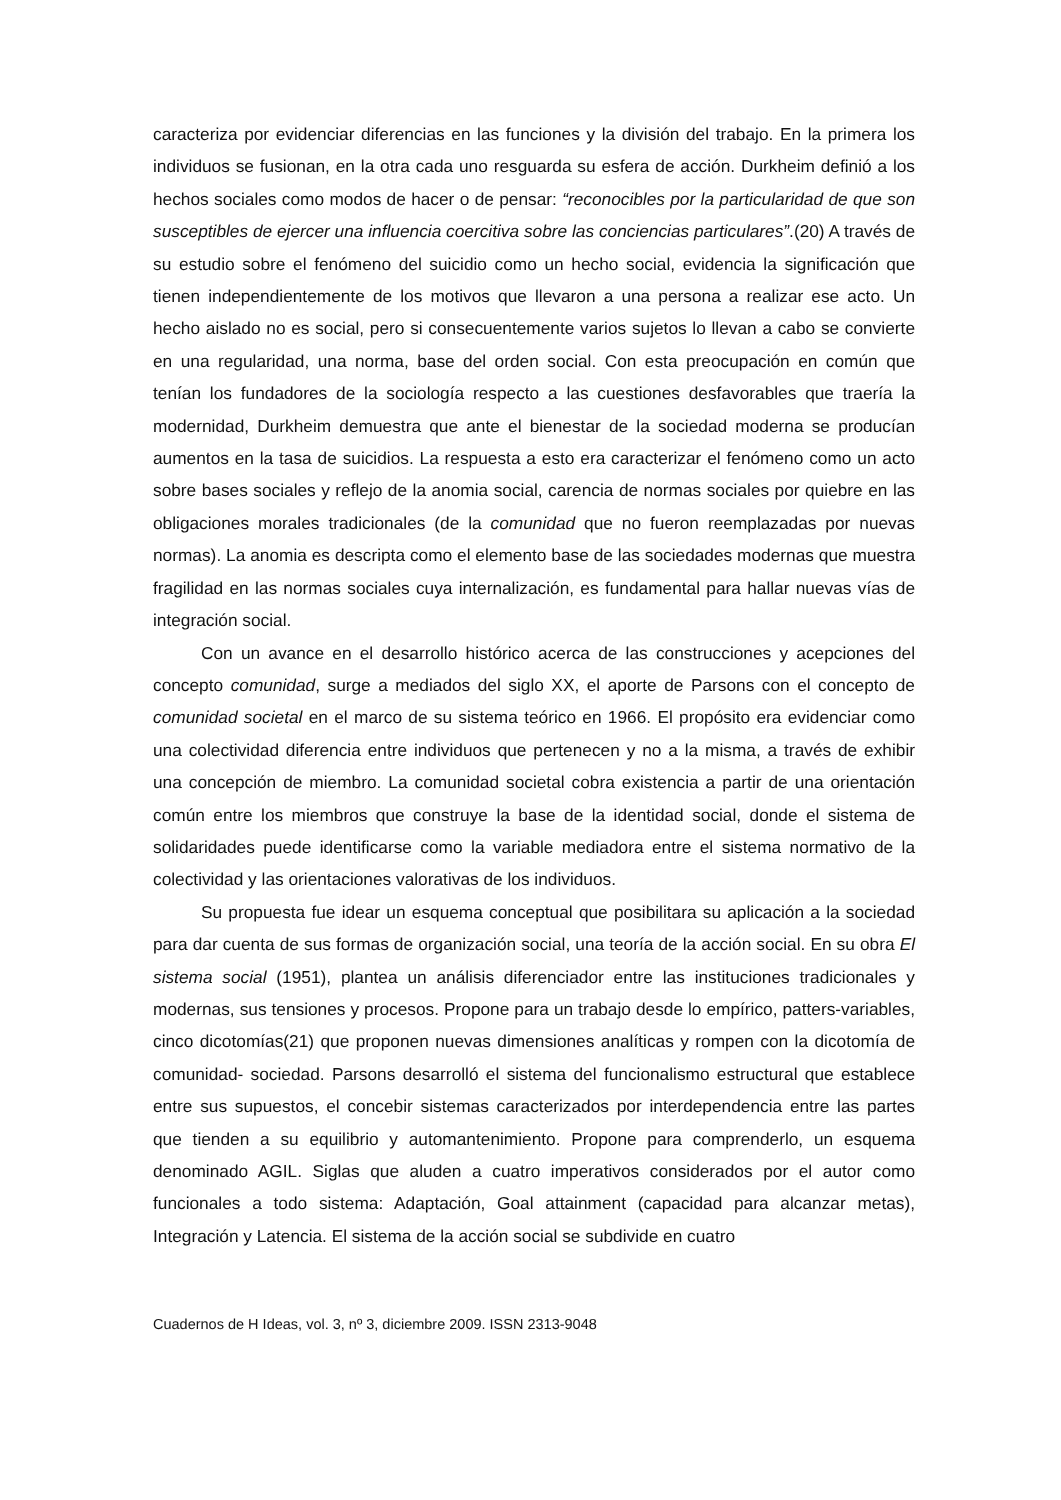caracteriza por evidenciar diferencias en las funciones y la división del trabajo. En la primera los individuos se fusionan, en la otra cada uno resguarda su esfera de acción. Durkheim definió a los hechos sociales como modos de hacer o de pensar: “reconocibles por la particularidad de que son susceptibles de ejercer una influencia coercitiva sobre las conciencias particulares”.(20) A través de su estudio sobre el fenómeno del suicidio como un hecho social, evidencia la significación que tienen independientemente de los motivos que llevaron a una persona a realizar ese acto. Un hecho aislado no es social, pero si consecuentemente varios sujetos lo llevan a cabo se convierte en una regularidad, una norma, base del orden social. Con esta preocupación en común que tenían los fundadores de la sociología respecto a las cuestiones desfavorables que traería la modernidad, Durkheim demuestra que ante el bienestar de la sociedad moderna se producían aumentos en la tasa de suicidios. La respuesta a esto era caracterizar el fenómeno como un acto sobre bases sociales y reflejo de la anomia social, carencia de normas sociales por quiebre en las obligaciones morales tradicionales (de la comunidad que no fueron reemplazadas por nuevas normas). La anomia es descripta como el elemento base de las sociedades modernas que muestra fragilidad en las normas sociales cuya internalización, es fundamental para hallar nuevas vías de integración social.
Con un avance en el desarrollo histórico acerca de las construcciones y acepciones del concepto comunidad, surge a mediados del siglo XX, el aporte de Parsons con el concepto de comunidad societal en el marco de su sistema teórico en 1966. El propósito era evidenciar como una colectividad diferencia entre individuos que pertenecen y no a la misma, a través de exhibir una concepción de miembro. La comunidad societal cobra existencia a partir de una orientación común entre los miembros que construye la base de la identidad social, donde el sistema de solidaridades puede identificarse como la variable mediadora entre el sistema normativo de la colectividad y las orientaciones valorativas de los individuos.
Su propuesta fue idear un esquema conceptual que posibilitara su aplicación a la sociedad para dar cuenta de sus formas de organización social, una teoría de la acción social. En su obra El sistema social (1951), plantea un análisis diferenciador entre las instituciones tradicionales y modernas, sus tensiones y procesos. Propone para un trabajo desde lo empírico, patters-variables, cinco dicotomías(21) que proponen nuevas dimensiones analíticas y rompen con la dicotomía de comunidad- sociedad. Parsons desarrolló el sistema del funcionalismo estructural que establece entre sus supuestos, el concebir sistemas caracterizados por interdependencia entre las partes que tienden a su equilibrio y automantenimiento. Propone para comprenderlo, un esquema denominado AGIL. Siglas que aluden a cuatro imperativos considerados por el autor como funcionales a todo sistema: Adaptación, Goal attainment (capacidad para alcanzar metas), Integración y Latencia. El sistema de la acción social se subdivide en cuatro
Cuadernos de H Ideas, vol. 3, nº 3, diciembre 2009. ISSN 2313-9048